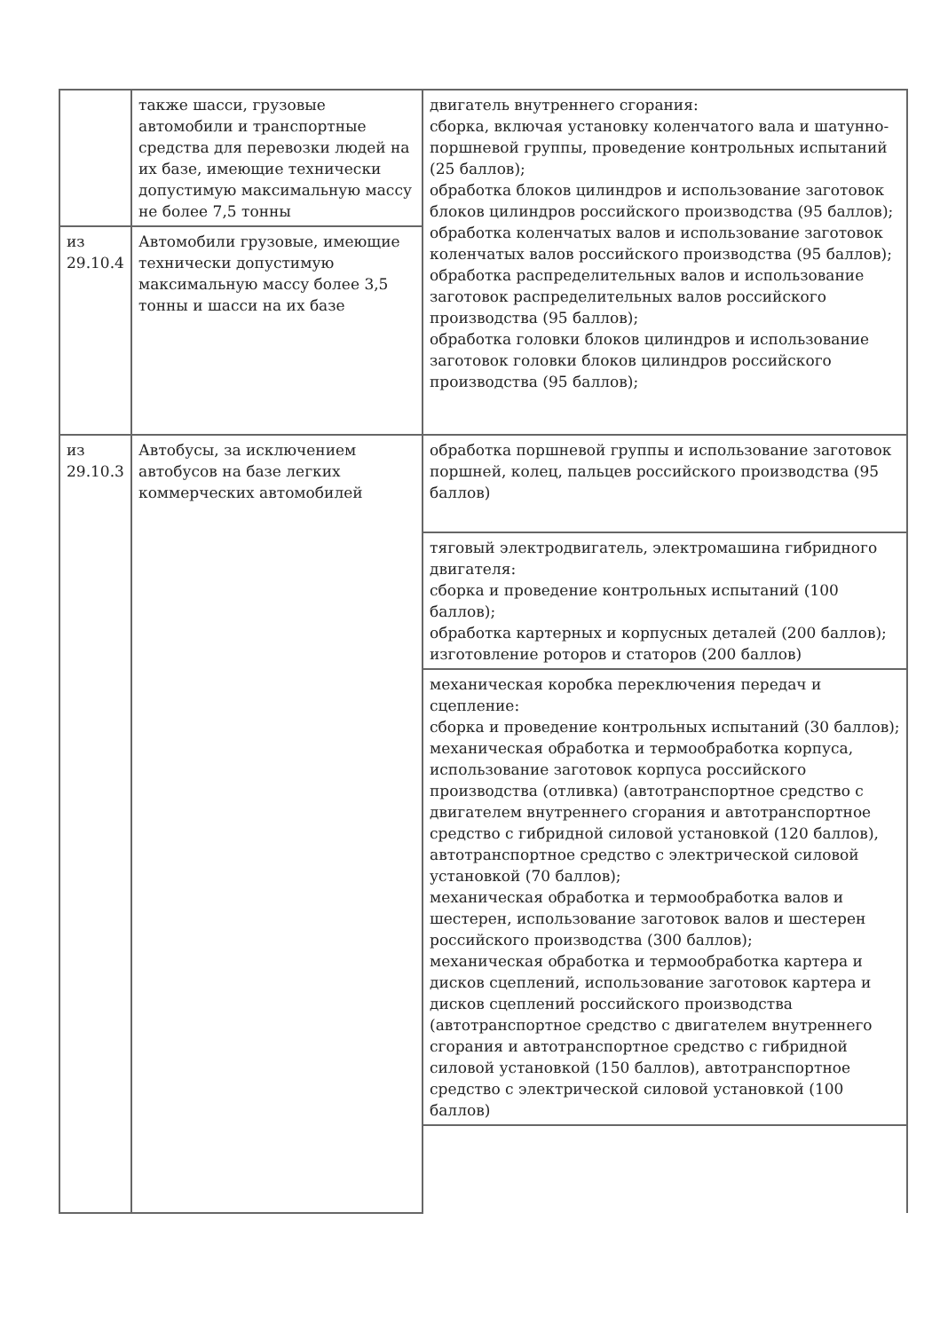| | также шасси, грузовые автомобили и транспортные средства для перевозки людей на их базе, имеющие технически допустимую максимальную массу не более 7,5 тонны | двигатель внутреннего сгорания: сборка, включая установку коленчатого вала и шатунно-поршневой группы, проведение контрольных испытаний (25 баллов); обработка блоков цилиндров и использование заготовок блоков цилиндров российского производства (95 баллов); обработка коленчатых валов и использование заготовок коленчатых валов российского производства (95 баллов); обработка распределительных валов и использование заготовок распределительных валов российского производства (95 баллов); обработка головки блоков цилиндров и использование заготовок головки блоков цилиндров российского производства (95 баллов); |
| из 29.10.4 | Автомобили грузовые, имеющие технически допустимую максимальную массу более 3,5 тонны и шасси на их базе | |
| из 29.10.3 | Автобусы, за исключением автобусов на базе легких коммерческих автомобилей | обработка поршневой группы и использование заготовок поршней, колец, пальцев российского производства (95 баллов) |
| | | тяговый электродвигатель, электромашина гибридного двигателя: сборка и проведение контрольных испытаний (100 баллов); обработка картерных и корпусных деталей (200 баллов); изготовление роторов и статоров (200 баллов) |
| | | механическая коробка переключения передач и сцепление: сборка и проведение контрольных испытаний (30 баллов); механическая обработка и термообработка корпуса, использование заготовок корпуса российского производства (отливка) (автотранспортное средство с двигателем внутреннего сгорания и автотранспортное средство с гибридной силовой установкой (120 баллов), автотранспортное средство с электрической силовой установкой (70 баллов); механическая обработка и термообработка валов и шестерен, использование заготовок валов и шестерен российского производства (300 баллов); механическая обработка и термообработка картера и дисков сцеплений, использование заготовок картера и дисков сцеплений российского производства (автотранспортное средство с двигателем внутреннего сгорания и автотранспортное средство с гибридной силовой установкой (150 баллов), автотранспортное средство с электрической силовой установкой (100 баллов) |